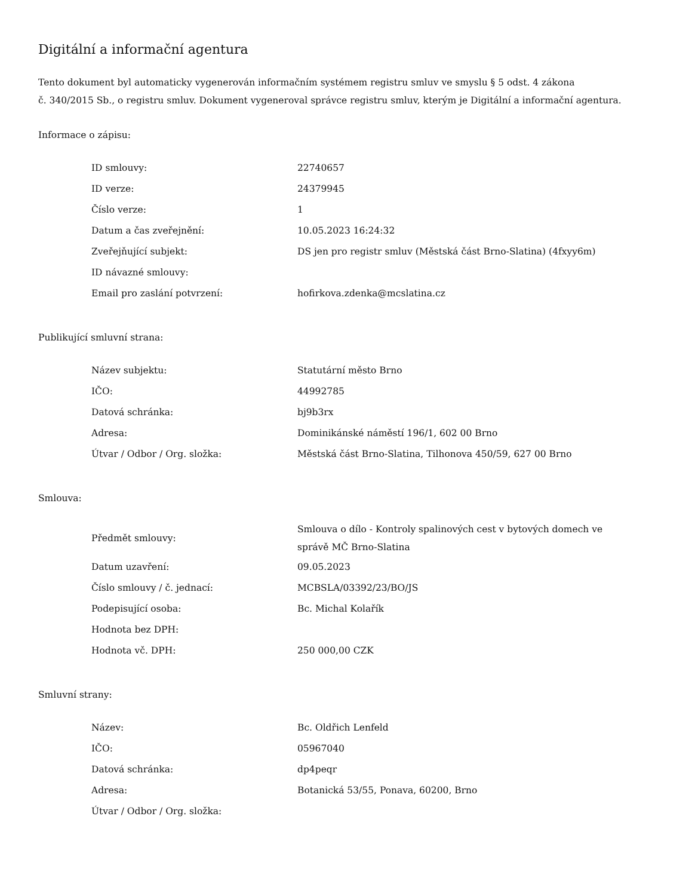Digitální a informační agentura
Tento dokument byl automaticky vygenerován informačním systémem registru smluv ve smyslu § 5 odst. 4 zákona
č. 340/2015 Sb., o registru smluv. Dokument vygeneroval správce registru smluv, kterým je Digitální a informační agentura.
Informace o zápisu:
| ID smlouvy: | 22740657 |
| ID verze: | 24379945 |
| Číslo verze: | 1 |
| Datum a čas zveřejnění: | 10.05.2023 16:24:32 |
| Zveřejňující subjekt: | DS jen pro registr smluv (Městská část Brno-Slatina) (4fxyy6m) |
| ID návazné smlouvy: | |
| Email pro zaslání potvrzení: | hofirkova.zdenka@mcslatina.cz |
Publikující smluvní strana:
| Název subjektu: | Statutární město Brno |
| IČO: | 44992785 |
| Datová schránka: | bj9b3rx |
| Adresa: | Dominikánské náměstí 196/1, 602 00 Brno |
| Útvar / Odbor / Org. složka: | Městská část Brno-Slatina, Tilhonova 450/59, 627 00 Brno |
Smlouva:
| Předmět smlouvy: | Smlouva o dílo - Kontroly spalinových cest v bytových domech ve správě MČ Brno-Slatina |
| Datum uzavření: | 09.05.2023 |
| Číslo smlouvy / č. jednací: | MCBSLA/03392/23/BO/JS |
| Podepisující osoba: | Bc. Michal Kolařík |
| Hodnota bez DPH: | |
| Hodnota vč. DPH: | 250 000,00 CZK |
Smluvní strany:
| Název: | Bc. Oldřich Lenfeld |
| IČO: | 05967040 |
| Datová schránka: | dp4peqr |
| Adresa: | Botanická 53/55, Ponava, 60200, Brno |
| Útvar / Odbor / Org. složka: | |